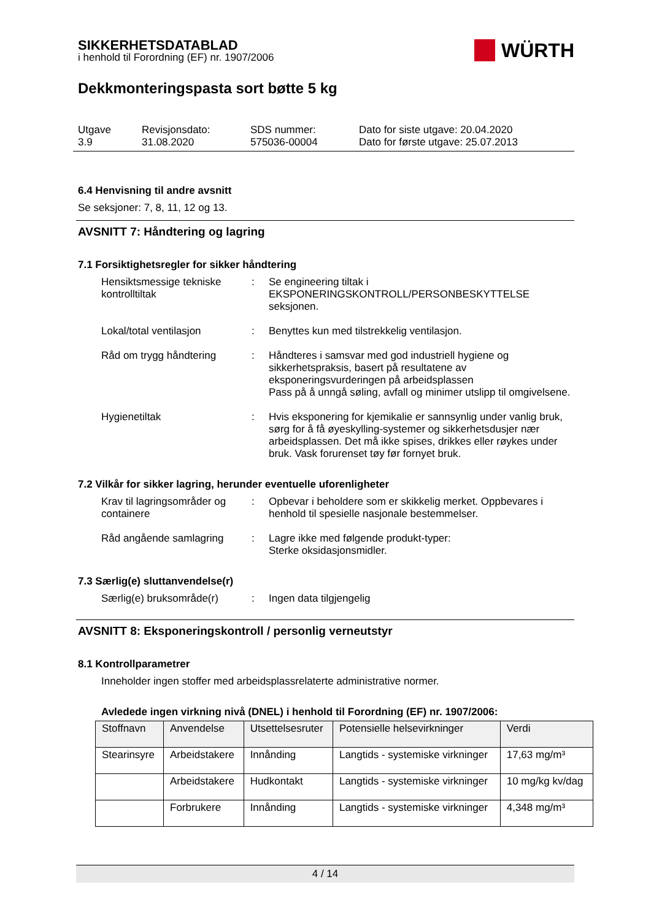SIKKERHETSDATABLAD
i henhold til Forordning (EF) nr. 1907/2006
WÜRTH
Dekkmonteringspasta sort bøtte 5 kg
Utgave
3.9
Revisjonsdato:
31.08.2020
SDS nummer:
575036-00004
Dato for siste utgave: 20.04.2020
Dato for første utgave: 25.07.2013
6.4 Henvisning til andre avsnitt
Se seksjoner: 7, 8, 11, 12 og 13.
AVSNITT 7: Håndtering og lagring
7.1 Forsiktighetsregler for sikker håndtering
Hensiktsmessige tekniske kontrolltiltak
: Se engineering tiltak i EKSPONERINGSKONTROLL/PERSONBESKYTTELSE seksjonen.
Lokal/total ventilasjon : Benyttes kun med tilstrekkelig ventilasjon.
Råd om trygg håndtering : Håndteres i samsvar med god industriell hygiene og sikkerhetspraksis, basert på resultatene av eksponeringsvurderingen på arbeidsplassen
Pass på å unngå søling, avfall og minimer utslipp til omgivelsene.
Hygienetiltak : Hvis eksponering for kjemikalie er sannsynlig under vanlig bruk, sørg for å få øyeskylling-systemer og sikkerhetsdusjer nær arbeidsplassen. Det må ikke spises, drikkes eller røykes under bruk. Vask forurenset tøy før fornyet bruk.
7.2 Vilkår for sikker lagring, herunder eventuelle uforenligheter
Krav til lagringsområder og containere
: Opbevar i beholdere som er skikkelig merket. Oppbevares i henhold til spesielle nasjonale bestemmelser.
Råd angående samlagring : Lagre ikke med følgende produkt-typer:
Sterke oksidasjonsmidler.
7.3 Særlig(e) sluttanvendelse(r)
Særlig(e) bruksområde(r) : Ingen data tilgjengelig
AVSNITT 8: Eksponeringskontroll / personlig verneutstyr
8.1 Kontrollparametrer
Inneholder ingen stoffer med arbeidsplassrelaterte administrative normer.
Avledede ingen virkning nivå (DNEL) i henhold til Forordning (EF) nr. 1907/2006:
| Stoffnavn | Anvendelse | Utsettelsesruter | Potensielle helsevirkninger | Verdi |
| --- | --- | --- | --- | --- |
| Stearinsyre | Arbeidstakere | Innånding | Langtids - systemiske virkninger | 17,63 mg/m³ |
| | Arbeidstakere | Hudkontakt | Langtids - systemiske virkninger | 10 mg/kg kv/dag |
| | Forbrukere | Innånding | Langtids - systemiske virkninger | 4,348 mg/m³ |
4 / 14